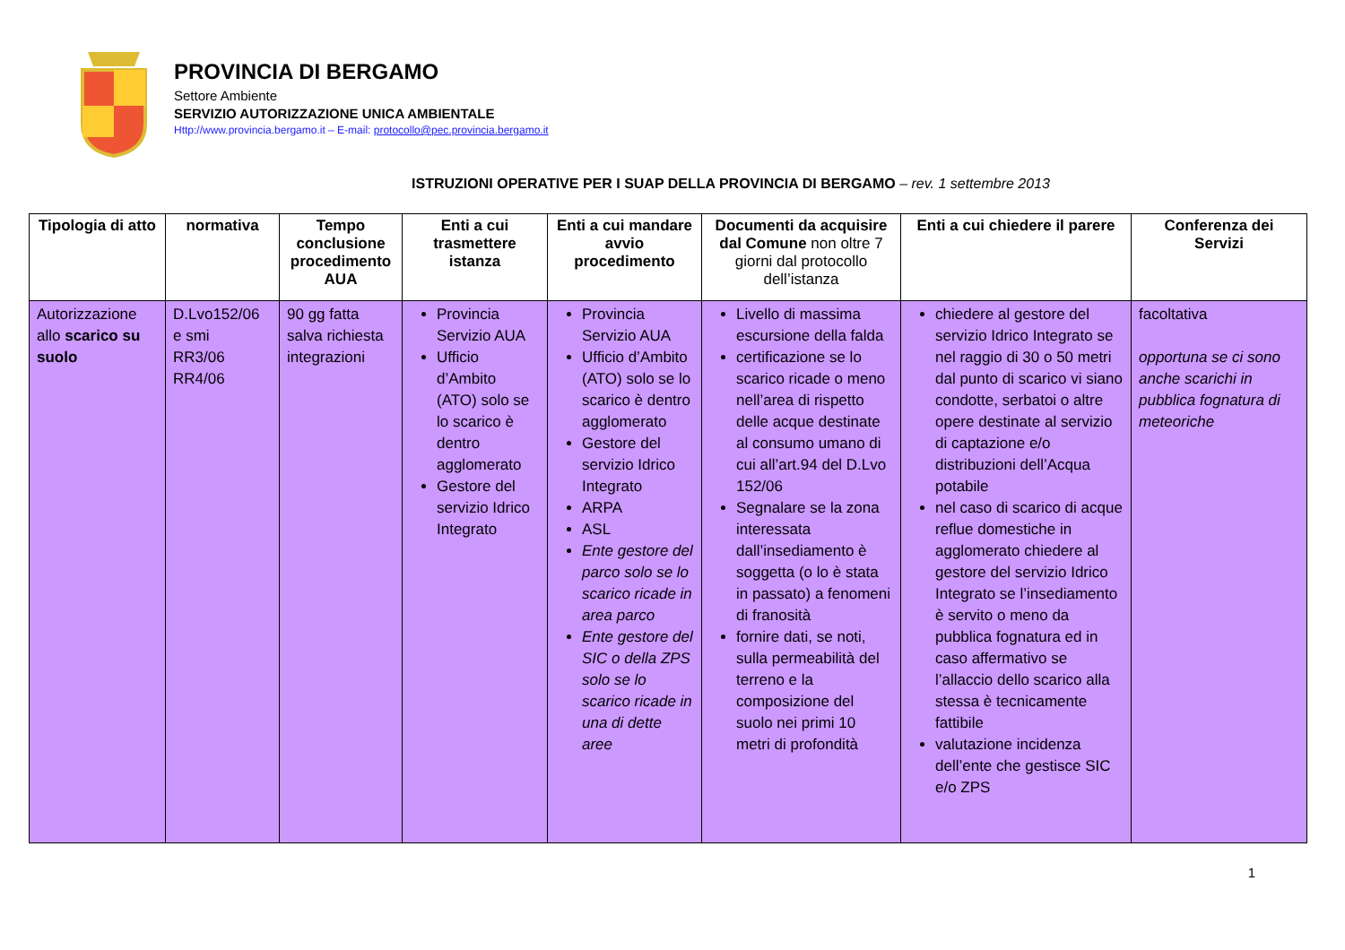PROVINCIA DI BERGAMO
Settore Ambiente
SERVIZIO AUTORIZZAZIONE UNICA AMBIENTALE
Http://www.provincia.bergamo.it – E-mail: protocollo@pec.provincia.bergamo.it
ISTRUZIONI OPERATIVE PER I SUAP DELLA PROVINCIA DI BERGAMO – rev. 1 settembre 2013
| Tipologia di atto | normativa | Tempo conclusione procedimento AUA | Enti a cui trasmettere istanza | Enti a cui mandare avvio procedimento | Documenti da acquisire dal Comune non oltre 7 giorni dal protocollo dell’istanza | Enti a cui chiedere il parere | Conferenza dei Servizi |
| --- | --- | --- | --- | --- | --- | --- | --- |
| Autorizzazione allo scarico su suolo | D.Lvo152/06 e smi RR3/06 RR4/06 | 90 gg fatta salva richiesta integrazioni | Provincia Servizio AUA Ufficio d’Ambito (ATO) solo se lo scarico è dentro agglomerato Gestore del servizio Idrico Integrato | Provincia Servizio AUA Ufficio d’Ambito (ATO) solo se lo scarico è dentro agglomerato Gestore del servizio Idrico Integrato ARPA ASL Ente gestore del parco solo se lo scarico ricade in area parco Ente gestore del SIC o della ZPS solo se lo scarico ricade in una di dette aree | Livello di massima escursione della falda certificazione se lo scarico ricade o meno nell’area di rispetto delle acque destinate al consumo umano di cui all’art.94 del D.Lvo 152/06 Segnalare se la zona interessata dall’insediamento è soggetta (o lo è stata in passato) a fenomeni di franosità fornire dati, se noti, sulla permeabilità del terreno e la composizione del suolo nei primi 10 metri di profondità | chiedere al gestore del servizio Idrico Integrato se nel raggio di 30 o 50 metri dal punto di scarico vi siano condotte, serbatoi o altre opere destinate al servizio di captazione e/o distribuzioni dell’Acqua potabile nel caso di scarico di acque reflue domestiche in agglomerato chiedere al gestore del servizio Idrico Integrato se l’insediamento è servito o meno da pubblica fognatura ed in caso affermativo se l’allaccio dello scarico alla stessa è tecnicamente fattibile valutazione incidenza dell’ente che gestisce SIC e/o ZPS | facoltativa opportuna se ci sono anche scarichi in pubblica fognatura di meteoriche |
1